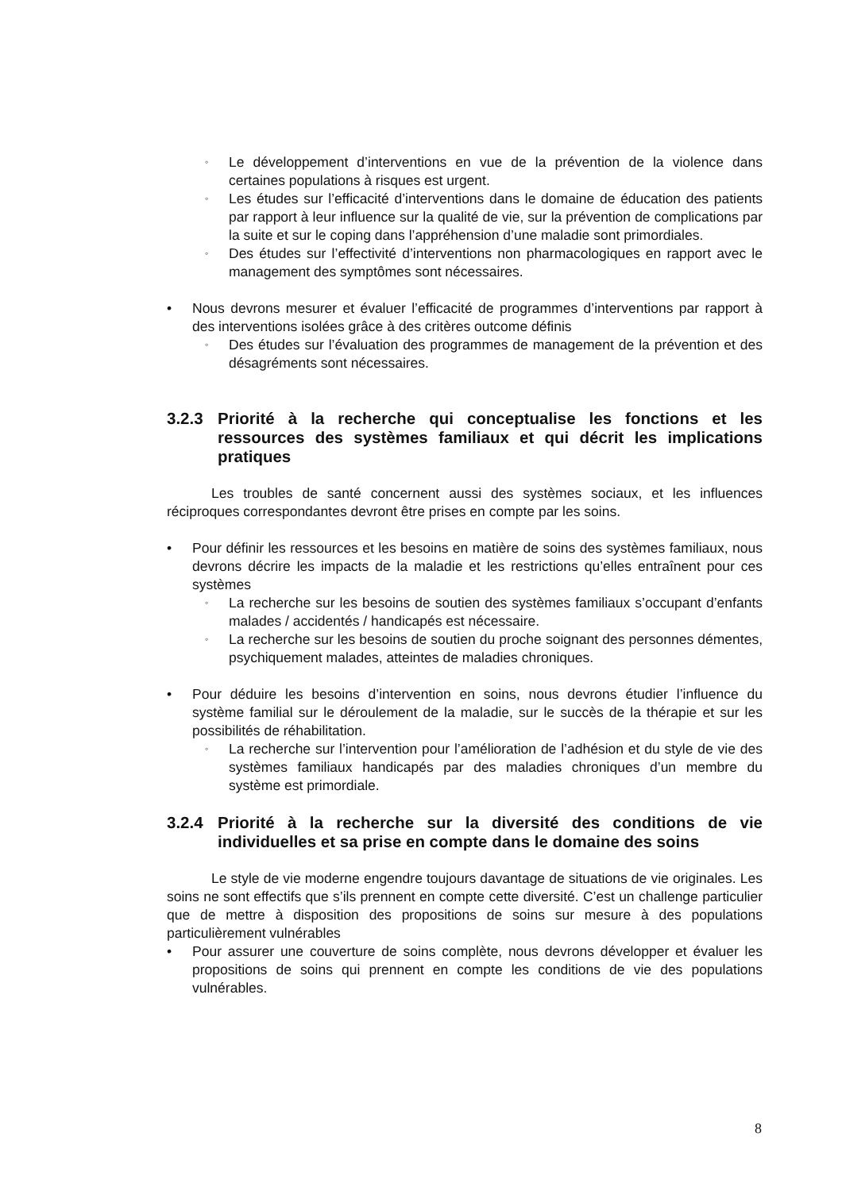◦ Le développement d’interventions en vue de la prévention de la violence dans certaines populations à risques est urgent.
◦ Les études sur l’efficacité d’interventions dans le domaine de éducation des patients par rapport à leur influence sur la qualité de vie, sur la prévention de complications par la suite et sur le coping dans l’appréhension d’une maladie sont primordiales.
◦ Des études sur l’effectivité d’interventions non pharmacologiques en rapport avec le management des symptômes sont nécessaires.
• Nous devrons mesurer et évaluer l’efficacité de programmes d’interventions par rapport à des interventions isolées grâce à des critères outcome définis
◦ Des études sur l’évaluation des programmes de management de la prévention et des désagréments sont nécessaires.
3.2.3 Priorité à la recherche qui conceptualise les fonctions et les ressources des systèmes familiaux et qui décrit les implications pratiques
Les troubles de santé concernent aussi des systèmes sociaux, et les influences réciproques correspondantes devront être prises en compte par les soins.
• Pour définir les ressources et les besoins en matière de soins des systèmes familiaux, nous devrons décrire les impacts de la maladie et les restrictions qu’elles entraînent pour ces systèmes
◦ La recherche sur les besoins de soutien des systèmes familiaux s’occupant d’enfants malades / accidentés / handicapés est nécessaire.
◦ La recherche sur les besoins de soutien du proche soignant des personnes démentes, psychiquement malades, atteintes de maladies chroniques.
• Pour déduire les besoins d’intervention en soins, nous devrons étudier l’influence du système familial sur le déroulement de la maladie, sur le succès de la thérapie et sur les possibilités de réhabilitation.
◦ La recherche sur l’intervention pour l’amélioration de l’adhésion et du style de vie des systèmes familiaux handicapés par des maladies chroniques d’un membre du système est primordiale.
3.2.4 Priorité à la recherche sur la diversité des conditions de vie individuelles et sa prise en compte dans le domaine des soins
Le style de vie moderne engendre toujours davantage de situations de vie originales. Les soins ne sont effectifs que s’ils prennent en compte cette diversité. C’est un challenge particulier que de mettre à disposition des propositions de soins sur mesure à des populations particulièrement vulnérables
• Pour assurer une couverture de soins complète, nous devrons développer et évaluer les propositions de soins qui prennent en compte les conditions de vie des populations vulnérables.
8